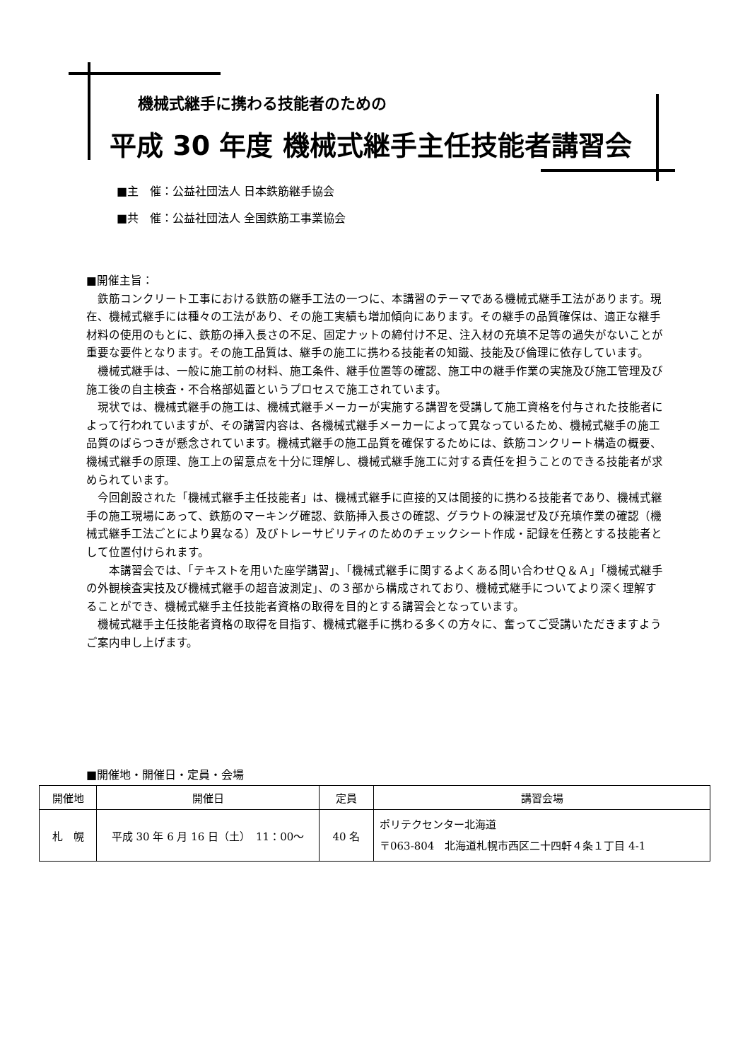機械式継手に携わる技能者のための
平成 30 年度 機械式継手主任技能者講習会
■主　催：公益社団法人 日本鉄筋継手協会
■共　催：公益社団法人 全国鉄筋工事業協会
■開催主旨：
鉄筋コンクリート工事における鉄筋の継手工法の一つに、本講習のテーマである機械式継手工法があります。現在、機械式継手には種々の工法があり、その施工実績も増加傾向にあります。その継手の品質確保は、適正な継手材料の使用のもとに、鉄筋の挿入長さの不足、固定ナットの締付け不足、注入材の充填不足等の過失がないことが重要な要件となります。その施工品質は、継手の施工に携わる技能者の知識、技能及び倫理に依存しています。
機械式継手は、一般に施工前の材料、施工条件、継手位置等の確認、施工中の継手作業の実施及び施工管理及び施工後の自主検査・不合格部処置というプロセスで施工されています。
現状では、機械式継手の施工は、機械式継手メーカーが実施する講習を受講して施工資格を付与された技能者によって行われていますが、その講習内容は、各機械式継手メーカーによって異なっているため、機械式継手の施工品質のばらつきが懸念されています。機械式継手の施工品質を確保するためには、鉄筋コンクリート構造の概要、機械式継手の原理、施工上の留意点を十分に理解し、機械式継手施工に対する責任を担うことのできる技能者が求められています。
今回創設された「機械式継手主任技能者」は、機械式継手に直接的又は間接的に携わる技能者であり、機械式継手の施工現場にあって、鉄筋のマーキング確認、鉄筋挿入長さの確認、グラウトの練混ぜ及び充填作業の確認（機械式継手工法ごとにより異なる）及びトレーサビリティのためのチェックシート作成・記録を任務とする技能者として位置付けられます。
　本講習会では、「テキストを用いた座学講習」、「機械式継手に関するよくある問い合わせＱ＆Ａ」「機械式継手の外観検査実技及び機械式継手の超音波測定」、の３部から構成されており、機械式継手についてより深く理解することができ、機械式継手主任技能者資格の取得を目的とする講習会となっています。
機械式継手主任技能者資格の取得を目指す、機械式継手に携わる多くの方々に、奮ってご受講いただきますようご案内申し上げます。
■開催地・開催日・定員・会場
| 開催地 | 開催日 | 定員 | 講習会場 |
| --- | --- | --- | --- |
| 札 幌 | 平成 30 年 6 月 16 日（土） 11：00～ | 40 名 | ポリテクセンター北海道 〒063-804 北海道札幌市西区二十四軒４条１丁目 4-1 |